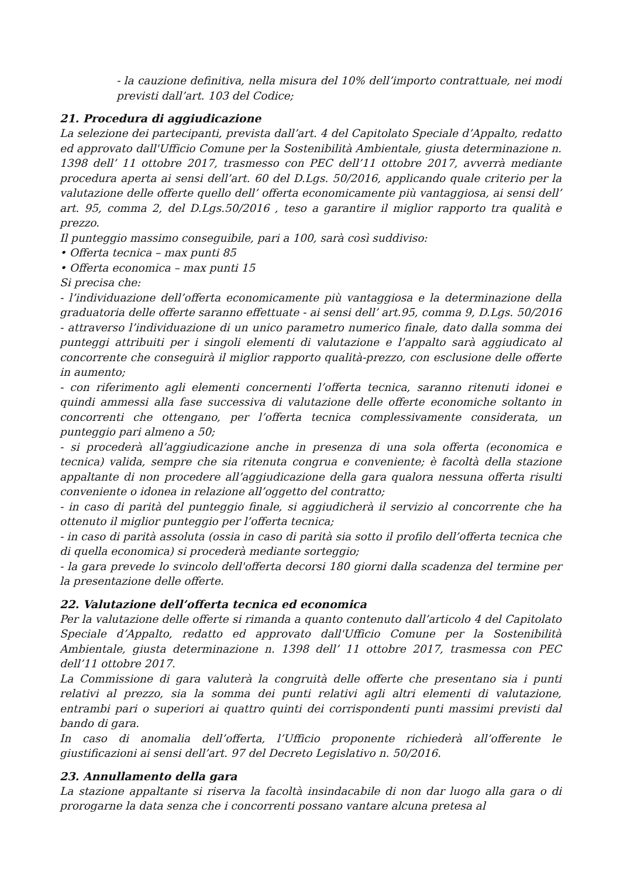- la cauzione definitiva, nella misura del 10% dell’importo contrattuale, nei modi previsti dall’art. 103 del Codice;
21. Procedura di aggiudicazione
La selezione dei partecipanti, prevista dall’art. 4 del Capitolato Speciale d’Appalto, redatto ed approvato dall'Ufficio Comune per la Sostenibilità Ambientale, giusta determinazione n. 1398 dell’ 11 ottobre 2017, trasmesso con PEC dell’11 ottobre 2017, avverrà mediante procedura aperta ai sensi dell’art. 60 del D.Lgs. 50/2016, applicando quale criterio per la valutazione delle offerte quello dell’ offerta economicamente più vantaggiosa, ai sensi dell’ art. 95, comma 2, del D.Lgs.50/2016 , teso a garantire il miglior rapporto tra qualità e prezzo.
Il punteggio massimo conseguibile, pari a 100, sarà così suddiviso:
• Offerta tecnica – max punti 85
• Offerta economica – max punti 15
Si precisa che:
- l’individuazione dell’offerta economicamente più vantaggiosa e la determinazione della graduatoria delle offerte saranno effettuate - ai sensi dell’ art.95, comma 9, D.Lgs. 50/2016 - attraverso l’individuazione di un unico parametro numerico finale, dato dalla somma dei punteggi attribuiti per i singoli elementi di valutazione e l’appalto sarà aggiudicato al concorrente che conseguirà il miglior rapporto qualità-prezzo, con esclusione delle offerte in aumento;
- con riferimento agli elementi concernenti l’offerta tecnica, saranno ritenuti idonei e quindi ammessi alla fase successiva di valutazione delle offerte economiche soltanto in concorrenti che ottengano, per l’offerta tecnica complessivamente considerata, un punteggio pari almeno a 50;
- si procederà all’aggiudicazione anche in presenza di una sola offerta (economica e tecnica) valida, sempre che sia ritenuta congrua e conveniente; è facoltà della stazione appaltante di non procedere all’aggiudicazione della gara qualora nessuna offerta risulti conveniente o idonea in relazione all’oggetto del contratto;
- in caso di parità del punteggio finale, si aggiudicherà il servizio al concorrente che ha ottenuto il miglior punteggio per l’offerta tecnica;
- in caso di parità assoluta (ossia in caso di parità sia sotto il profilo dell’offerta tecnica che di quella economica) si procederà mediante sorteggio;
- la gara prevede lo svincolo dell'offerta decorsi 180 giorni dalla scadenza del termine per la presentazione delle offerte.
22. Valutazione dell’offerta tecnica ed economica
Per la valutazione delle offerte si rimanda a quanto contenuto dall’articolo 4 del Capitolato Speciale d’Appalto, redatto ed approvato dall'Ufficio Comune per la Sostenibilità Ambientale, giusta determinazione n. 1398 dell’ 11 ottobre 2017, trasmessa con PEC dell’11 ottobre 2017.
La Commissione di gara valuterà la congruità delle offerte che presentano sia i punti relativi al prezzo, sia la somma dei punti relativi agli altri elementi di valutazione, entrambi pari o superiori ai quattro quinti dei corrispondenti punti massimi previsti dal bando di gara.
In caso di anomalia dell’offerta, l’Ufficio proponente richiederà all’offerente le giustificazioni ai sensi dell’art. 97 del Decreto Legislativo n. 50/2016.
23. Annullamento della gara
La stazione appaltante si riserva la facoltà insindacabile di non dar luogo alla gara o di prorogarne la data senza che i concorrenti possano vantare alcuna pretesa al